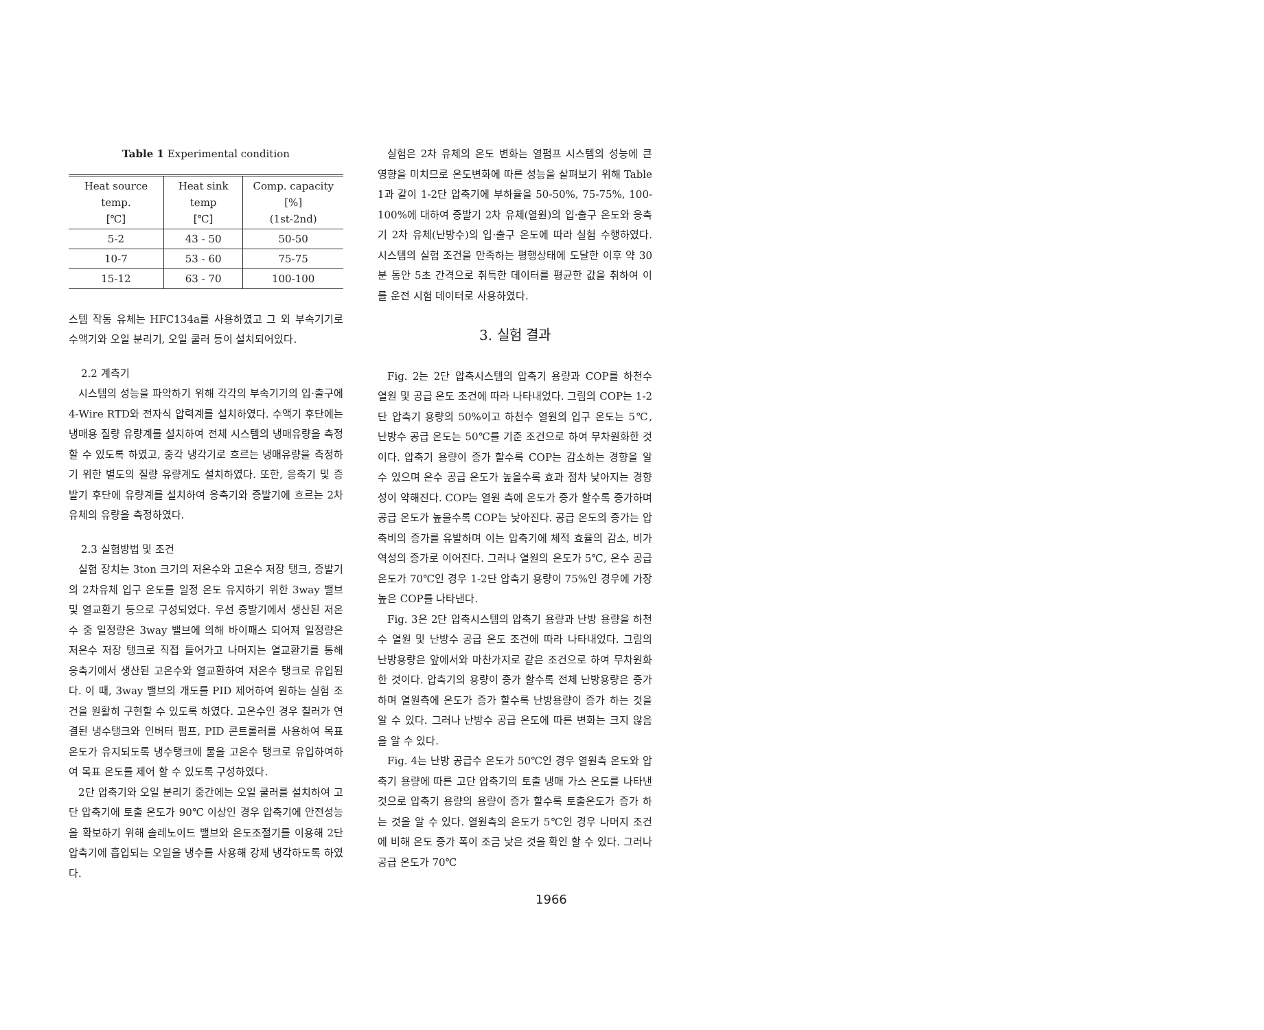Table 1 Experimental condition
| Heat source temp. [℃] | Heat sink temp [℃] | Comp. capacity [%] (1st-2nd) |
| --- | --- | --- |
| 5-2 | 43 - 50 | 50-50 |
| 10-7 | 53 - 60 | 75-75 |
| 15-12 | 63 - 70 | 100-100 |
스템 작동 유체는 HFC134a를 사용하였고 그 외 부속기기로 수액기와 오일 분리기, 오일 쿨러 등이 설치되어있다.
2.2 계측기
시스템의 성능을 파악하기 위해 각각의 부속기기의 입·출구에 4-Wire RTD와 전자식 압력계를 설치하였다. 수액기 후단에는 냉매용 질량 유량계를 설치하여 전체 시스템의 냉매유량을 측정할 수 있도록 하였고, 중각 냉각기로 흐르는 냉매유량을 측정하기 위한 별도의 질량 유량계도 설치하였다. 또한, 응축기 및 증발기 후단에 유량계를 설치하여 응축기와 증발기에 흐르는 2차 유체의 유량을 측정하였다.
2.3 실험방법 및 조건
실험 장치는 3ton 크기의 저온수와 고온수 저장 탱크, 증발기의 2차유체 입구 온도를 일정 온도 유지하기 위한 3way 밸브 및 열교환기 등으로 구성되었다. 우선 증발기에서 생산된 저온수 중 일정량은 3way 밸브에 의해 바이패스 되어져 일정량은 저온수 저장 탱크로 직접 들어가고 나머지는 열교환기를 통해 응축기에서 생산된 고온수와 열교환하여 저온수 탱크로 유입된다. 이 때, 3way 밸브의 개도를 PID 제어하여 원하는 실험 조건을 원활히 구현할 수 있도록 하였다. 고온수인 경우 칠러가 연결된 냉수탱크와 인버터 펌프, PID 콘트롤러를 사용하여 목표 온도가 유지되도록 냉수탱크에 물을 고온수 탱크로 유입하여하여 목표 온도를 제어 할 수 있도록 구성하였다.
2단 압축기와 오일 분리기 중간에는 오일 쿨러를 설치하여 고단 압축기에 토출 온도가 90℃ 이상인 경우 압축기에 안전성능을 확보하기 위해 솔레노이드 밸브와 온도조절기를 이용해 2단 압축기에 흡입되는 오일을 냉수를 사용해 강제 냉각하도록 하였다.
실험은 2차 유체의 온도 변화는 열펌프 시스템의 성능에 큰 영향을 미치므로 온도변화에 따른 성능을 살펴보기 위해 Table 1과 같이 1-2단 압축기에 부하율을 50-50%, 75-75%, 100-100%에 대하여 증발기 2차 유체(열원)의 입·출구 온도와 응축기 2차 유체(난방수)의 입·출구 온도에 따라 실험 수행하였다. 시스템의 실험 조건을 만족하는 평행상태에 도달한 이후 약 30분 동안 5초 간격으로 취득한 데이터를 평균한 값을 취하여 이를 운전 시험 데이터로 사용하였다.
3. 실험 결과
Fig. 2는 2단 압축시스템의 압축기 용량과 COP를 하천수 열원 및 공급 온도 조건에 따라 나타내었다. 그림의 COP는 1-2단 압축기 용량의 50%이고 하천수 열원의 입구 온도는 5℃, 난방수 공급 온도는 50℃를 기준 조건으로 하여 무차원화한 것이다. 압축기 용량이 증가 할수록 COP는 감소하는 경향을 알 수 있으며 온수 공급 온도가 높을수록 효과 점차 낮아지는 경향성이 약해진다. COP는 열원 측에 온도가 증가 할수록 증가하며 공급 온도가 높을수록 COP는 낮아진다. 공급 온도의 증가는 압축비의 증가를 유발하며 이는 압축기에 체적 효율의 감소, 비가역성의 증가로 이어진다. 그러나 열원의 온도가 5℃, 온수 공급온도가 70℃인 경우 1-2단 압축기 용량이 75%인 경우에 가장 높은 COP를 나타낸다.
Fig. 3은 2단 압축시스템의 압축기 용량과 난방 용량을 하천수 열원 및 난방수 공급 온도 조건에 따라 나타내었다. 그림의 난방용량은 앞에서와 마찬가지로 같은 조건으로 하여 무차원화한 것이다. 압축기의 용량이 증가 할수록 전체 난방용량은 증가하며 열원측에 온도가 증가 할수록 난방용량이 증가 하는 것을 알 수 있다. 그러나 난방수 공급 온도에 따른 변화는 크지 않음을 알 수 있다.
Fig. 4는 난방 공급수 온도가 50℃인 경우 열원측 온도와 압축기 용량에 따른 고단 압축기의 토출 냉매 가스 온도를 나타낸 것으로 압축기 용량의 용량이 증가 할수록 토출온도가 증가 하는 것을 알 수 있다. 열원측의 온도가 5℃인 경우 나머지 조건에 비해 온도 증가 폭이 조금 낮은 것을 확인 할 수 있다. 그러나 공급 온도가 70℃
1966